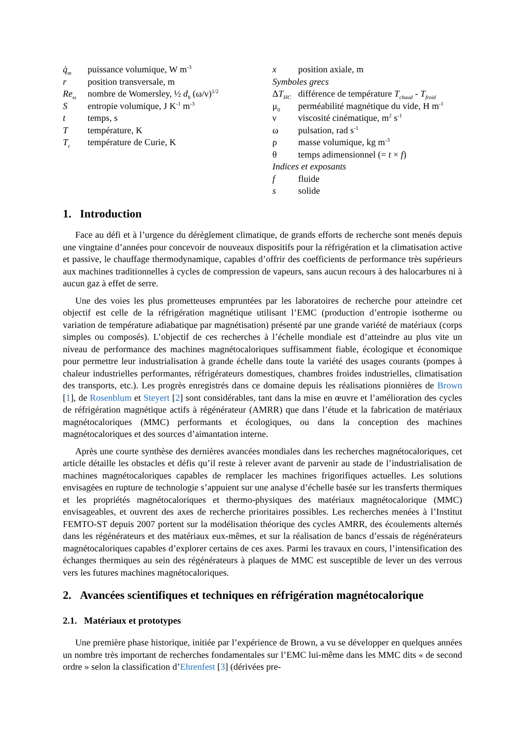q̇<sub>m</sub> puissance volumique, W m<sup>-3</sup>
r position transversale, m
Re<sub>ω</sub> nombre de Womersley, ½ d<sub>h</sub> (ω/ν)<sup>1/2</sup>
Sentropie volumique, J K<sup>-1</sup> m<sup>-3</sup>
t temps, s
Ttempérature, K
T<sub>c</sub> température de Curie, K
x position axiale, m
Symboles grecs
ΔT<sub>HC</sub> différence de température T<sub>chaud</sub> - T<sub>froid</sub>
μ<sub>0</sub> perméabilité magnétique du vide, H m<sup>-1</sup>
ν viscosité cinématique, m<sup>2</sup> s<sup>-1</sup>
ω pulsation, rad s<sup>-1</sup>
ρ masse volumique, kg m<sup>-3</sup>
θ temps adimensionnel (= t × f)
Indices et exposants
f fluide
s solide
1. Introduction
Face au défi et à l’urgence du dérèglement climatique, de grands efforts de recherche sont menés depuis une vingtaine d’années pour concevoir de nouveaux dispositifs pour la réfrigération et la climatisation active et passive, le chauffage thermodynamique, capables d’offrir des coefficients de performance très supérieurs aux machines traditionnelles à cycles de compression de vapeurs, sans aucun recours à des halocarbures ni à aucun gaz à effet de serre.
Une des voies les plus prometteuses empruntées par les laboratoires de recherche pour atteindre cet objectif est celle de la réfrigération magnétique utilisant l’EMC (production d’entropie isotherme ou variation de température adiabatique par magnétisation) présenté par une grande variété de matériaux (corps simples ou composés). L’objectif de ces recherches à l’échelle mondiale est d’atteindre au plus vite un niveau de performance des machines magnétocaloriques suffisamment fiable, écologique et économique pour permettre leur industrialisation à grande échelle dans toute la variété des usages courants (pompes à chaleur industrielles performantes, réfrigérateurs domestiques, chambres froides industrielles, climatisation des transports, etc.). Les progrès enregistrés dans ce domaine depuis les réalisations pionnières de Brown [1], de Rosenblum et Steyert [2] sont considérables, tant dans la mise en œuvre et l’amélioration des cycles de réfrigération magnétique actifs à régénérateur (AMRR) que dans l’étude et la fabrication de matériaux magnétocaloriques (MMC) performants et écologiques, ou dans la conception des machines magnétocaloriques et des sources d’aimantation interne.
Après une courte synthèse des dernières avancées mondiales dans les recherches magnétocaloriques, cet article détaille les obstacles et défis qu’il reste à relever avant de parvenir au stade de l’industrialisation de machines magnétocaloriques capables de remplacer les machines frigorifiques actuelles. Les solutions envisagées en rupture de technologie s’appuient sur une analyse d’échelle basée sur les transferts thermiques et les propriétés magnétocaloriques et thermo-physiques des matériaux magnétocalorique (MMC) envisageables, et ouvrent des axes de recherche prioritaires possibles. Les recherches menées à l’Institut FEMTO-ST depuis 2007 portent sur la modélisation théorique des cycles AMRR, des écoulements alternés dans les régénérateurs et des matériaux eux-mêmes, et sur la réalisation de bancs d’essais de régénérateurs magnétocaloriques capables d’explorer certains de ces axes. Parmi les travaux en cours, l’intensification des échanges thermiques au sein des régénérateurs à plaques de MMC est susceptible de lever un des verrous vers les futures machines magnétocaloriques.
2. Avancées scientifiques et techniques en réfrigération magnétocalorique
2.1. Matériaux et prototypes
Une première phase historique, initiée par l’expérience de Brown, a vu se développer en quelques années un nombre très important de recherches fondamentales sur l’EMC lui-même dans les MMC dits « de second ordre » selon la classification d’Ehrenfest [3] (dérivées pre-